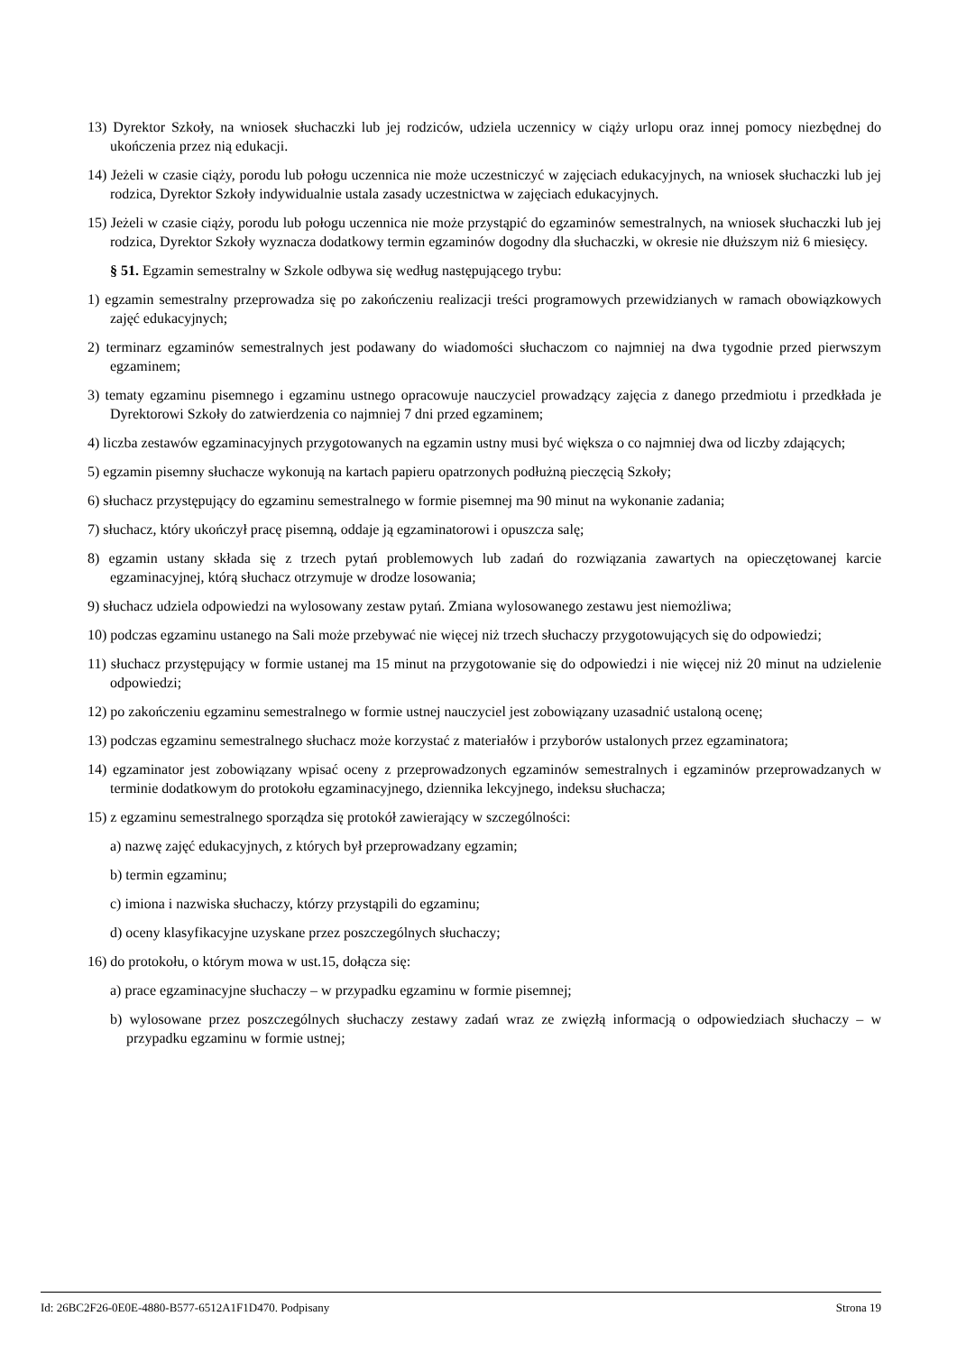13) Dyrektor Szkoły, na wniosek słuchaczki lub jej rodziców, udziela uczennicy w ciąży urlopu oraz innej pomocy niezbędnej do ukończenia przez nią edukacji.
14) Jeżeli w czasie ciąży, porodu lub połogu uczennica nie może uczestniczyć w zajęciach edukacyjnych, na wniosek słuchaczki lub jej rodzica, Dyrektor Szkoły indywidualnie ustala zasady uczestnictwa w zajęciach edukacyjnych.
15) Jeżeli w czasie ciąży, porodu lub połogu uczennica nie może przystąpić do egzaminów semestralnych, na wniosek słuchaczki lub jej rodzica, Dyrektor Szkoły wyznacza dodatkowy termin egzaminów dogodny dla słuchaczki, w okresie nie dłuższym niż 6 miesięcy.
§ 51. Egzamin semestralny w Szkole odbywa się według następującego trybu:
1) egzamin semestralny przeprowadza się po zakończeniu realizacji treści programowych przewidzianych w ramach obowiązkowych zajęć edukacyjnych;
2) terminarz egzaminów semestralnych jest podawany do wiadomości słuchaczom co najmniej na dwa tygodnie przed pierwszym egzaminem;
3) tematy egzaminu pisemnego i egzaminu ustnego opracowuje nauczyciel prowadzący zajęcia z danego przedmiotu i przedkłada je Dyrektorowi Szkoły do zatwierdzenia co najmniej 7 dni przed egzaminem;
4) liczba zestawów egzaminacyjnych przygotowanych na egzamin ustny musi być większa o co najmniej dwa od liczby zdających;
5) egzamin pisemny słuchacze wykonują na kartach papieru opatrzonych podłużną pieczęcią Szkoły;
6) słuchacz przystępujący do egzaminu semestralnego w formie pisemnej ma 90 minut na wykonanie zadania;
7) słuchacz, który ukończył pracę pisemną, oddaje ją egzaminatorowi i opuszcza salę;
8) egzamin ustany składa się z trzech pytań problemowych lub zadań do rozwiązania zawartych na opieczętowanej karcie egzaminacyjnej, którą słuchacz otrzymuje w drodze losowania;
9) słuchacz udziela odpowiedzi na wylosowany zestaw pytań. Zmiana wylosowanego zestawu jest niemożliwa;
10) podczas egzaminu ustanego na Sali może przebywać nie więcej niż trzech słuchaczy przygotowujących się do odpowiedzi;
11) słuchacz przystępujący w formie ustanej ma 15 minut na przygotowanie się do odpowiedzi i nie więcej niż 20 minut na udzielenie odpowiedzi;
12) po zakończeniu egzaminu semestralnego w formie ustnej nauczyciel jest zobowiązany uzasadnić ustaloną ocenę;
13) podczas egzaminu semestralnego słuchacz może korzystać z materiałów i przyborów ustalonych przez egzaminatora;
14) egzaminator jest zobowiązany wpisać oceny z przeprowadzonych egzaminów semestralnych i egzaminów przeprowadzanych w terminie dodatkowym do protokołu egzaminacyjnego, dziennika lekcyjnego, indeksu słuchacza;
15) z egzaminu semestralnego sporządza się protokół zawierający w szczególności:
a) nazwę zajęć edukacyjnych, z których był przeprowadzany egzamin;
b) termin egzaminu;
c) imiona i nazwiska słuchaczy, którzy przystąpili do egzaminu;
d) oceny klasyfikacyjne uzyskane przez poszczególnych słuchaczy;
16) do protokołu, o którym mowa w ust.15, dołącza się:
a) prace egzaminacyjne słuchaczy – w przypadku egzaminu w formie pisemnej;
b) wylosowane przez poszczególnych słuchaczy zestawy zadań wraz ze zwięzłą informacją o odpowiedziach słuchaczy – w przypadku egzaminu w formie ustnej;
Id: 26BC2F26-0E0E-4880-B577-6512A1F1D470. Podpisany Strona 19